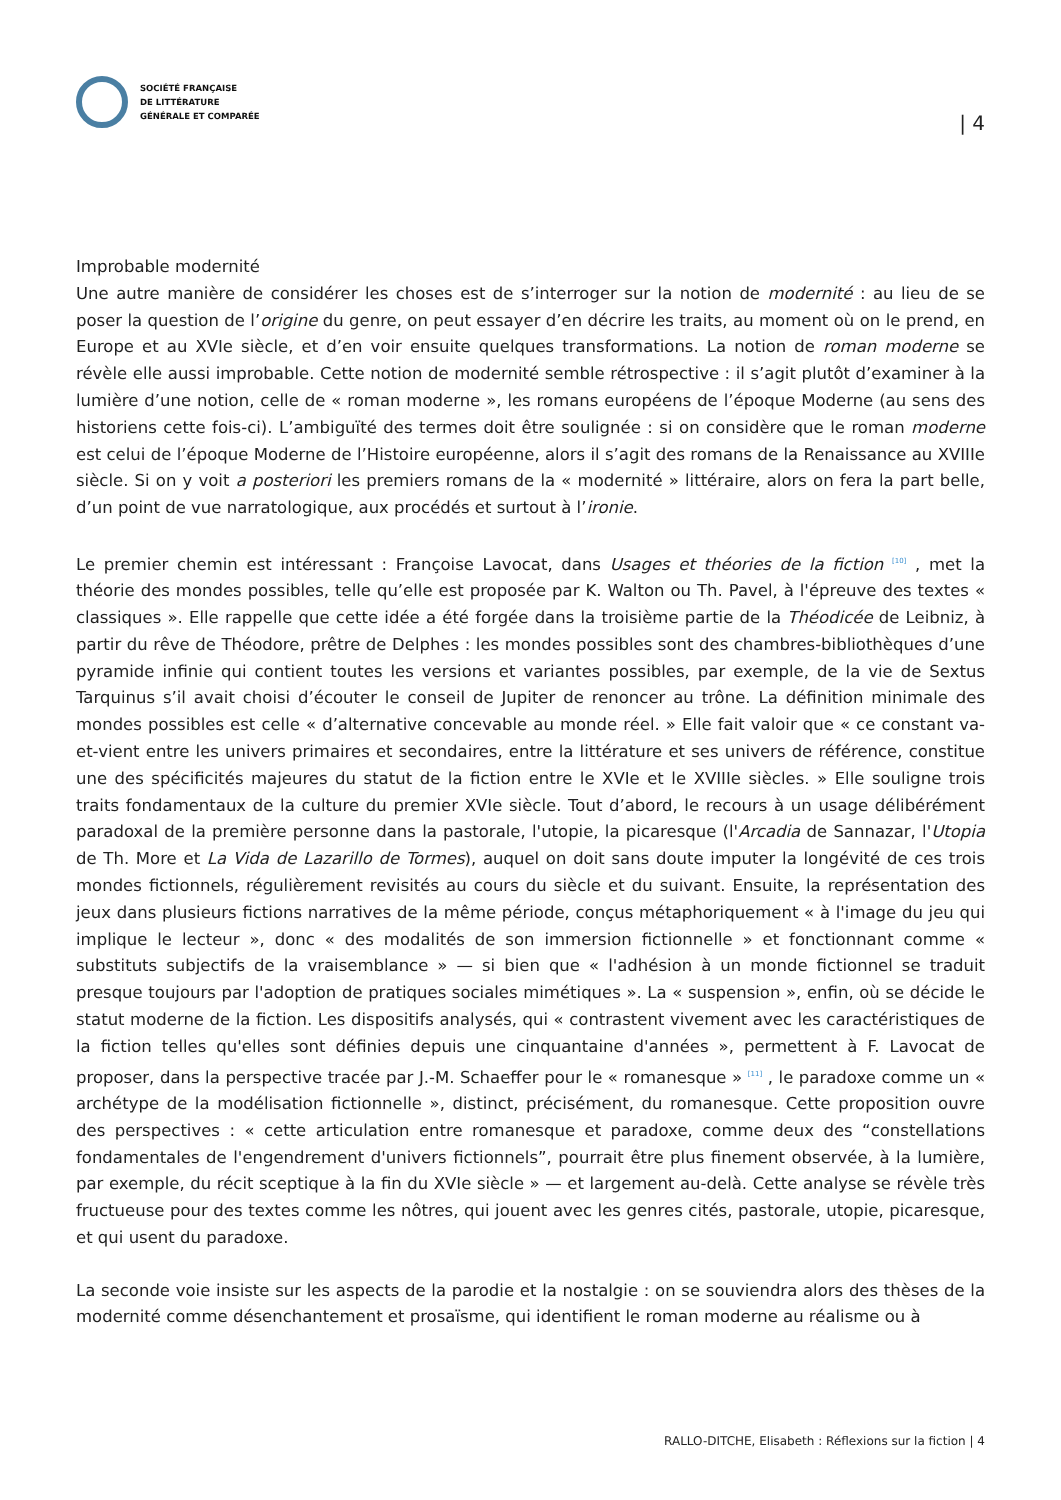SOCIÉTÉ FRANÇAISE
DE LITTÉRATURE
GÉNÉRALE ET COMPARÉE
| 4
Improbable modernité
Une autre manière de considérer les choses est de s’interroger sur la notion de modernité : au lieu de se poser la question de l’origine du genre, on peut essayer d’en décrire les traits, au moment où on le prend, en Europe et au XVIe siècle, et d’en voir ensuite quelques transformations. La notion de roman moderne se révèle elle aussi improbable. Cette notion de modernité semble rétrospective : il s’agit plutôt d’examiner à la lumière d’une notion, celle de « roman moderne », les romans européens de l’époque Moderne (au sens des historiens cette fois-ci). L’ambiguïté des termes doit être soulignée : si on considère que le roman moderne est celui de l’époque Moderne de l’Histoire européenne, alors il s’agit des romans de la Renaissance au XVIIIe siècle. Si on y voit a posteriori les premiers romans de la « modernité » littéraire, alors on fera la part belle, d’un point de vue narratologique, aux procédés et surtout à l’ironie.
Le premier chemin est intéressant : Françoise Lavocat, dans Usages et théories de la fiction <sup>[10]</sup> , met la théorie des mondes possibles, telle qu’elle est proposée par K. Walton ou Th. Pavel, à l'épreuve des textes « classiques ». Elle rappelle que cette idée a été forgée dans la troisième partie de la Théodicée de Leibniz, à partir du rêve de Théodore, prêtre de Delphes : les mondes possibles sont des chambres-bibliothèques d’une pyramide infinie qui contient toutes les versions et variantes possibles, par exemple, de la vie de Sextus Tarquinus s’il avait choisi d’écouter le conseil de Jupiter de renoncer au trône. La définition minimale des mondes possibles est celle « d’alternative concevable au monde réel. » Elle fait valoir que « ce constant va-et-vient entre les univers primaires et secondaires, entre la littérature et ses univers de référence, constitue une des spécificités majeures du statut de la fiction entre le XVIe et le XVIIIe siècles. » Elle souligne trois traits fondamentaux de la culture du premier XVIe siècle. Tout d’abord, le recours à un usage délibérément paradoxal de la première personne dans la pastorale, l'utopie, la picaresque (l'Arcadia de Sannazar, l'Utopia de Th. More et La Vida de Lazarillo de Tormes), auquel on doit sans doute imputer la longévité de ces trois mondes fictionnels, régulièrement revisités au cours du siècle et du suivant. Ensuite, la représentation des jeux dans plusieurs fictions narratives de la même période, conçus métaphoriquement « à l'image du jeu qui implique le lecteur », donc « des modalités de son immersion fictionnelle » et fonctionnant comme « substituts subjectifs de la vraisemblance » — si bien que « l'adhésion à un monde fictionnel se traduit presque toujours par l'adoption de pratiques sociales mimétiques ». La « suspension », enfin, où se décide le statut moderne de la fiction. Les dispositifs analysés, qui « contrastent vivement avec les caractéristiques de la fiction telles qu'elles sont définies depuis une cinquantaine d'années », permettent à F. Lavocat de proposer, dans la perspective tracée par J.-M. Schaeffer pour le « romanesque » <sup>[11]</sup> , le paradoxe comme un « archétype de la modélisation fictionnelle », distinct, précisément, du romanesque. Cette proposition ouvre des perspectives : « cette articulation entre romanesque et paradoxe, comme deux des “constellations fondamentales de l'engendrement d'univers fictionnels”, pourrait être plus finement observée, à la lumière, par exemple, du récit sceptique à la fin du XVIe siècle » — et largement au-delà. Cette analyse se révèle très fructueuse pour des textes comme les nôtres, qui jouent avec les genres cités, pastorale, utopie, picaresque, et qui usent du paradoxe.
La seconde voie insiste sur les aspects de la parodie et la nostalgie : on se souviendra alors des thèses de la modernité comme désenchantement et prosaïsme, qui identifient le roman moderne au réalisme ou à
RALLO-DITCHE, Elisabeth : Réflexions sur la fiction | 4